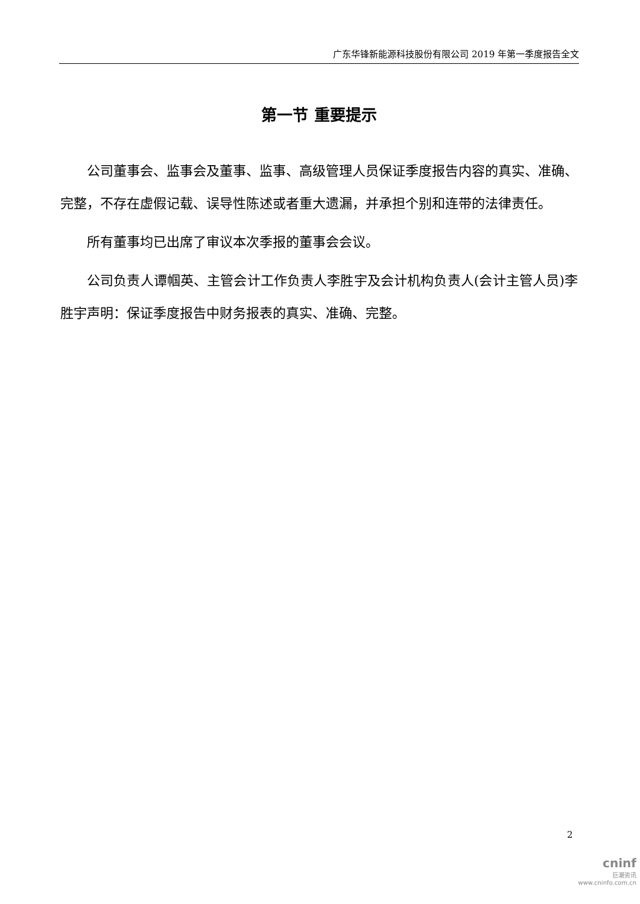广东华锋新能源科技股份有限公司 2019 年第一季度报告全文
第一节 重要提示
公司董事会、监事会及董事、监事、高级管理人员保证季度报告内容的真实、准确、完整，不存在虚假记载、误导性陈述或者重大遗漏，并承担个别和连带的法律责任。
所有董事均已出席了审议本次季报的董事会会议。
公司负责人谭帼英、主管会计工作负责人李胜宇及会计机构负责人(会计主管人员)李胜宇声明：保证季度报告中财务报表的真实、准确、完整。
2
cninf
巨潮资讯
www.cninfo.com.cn